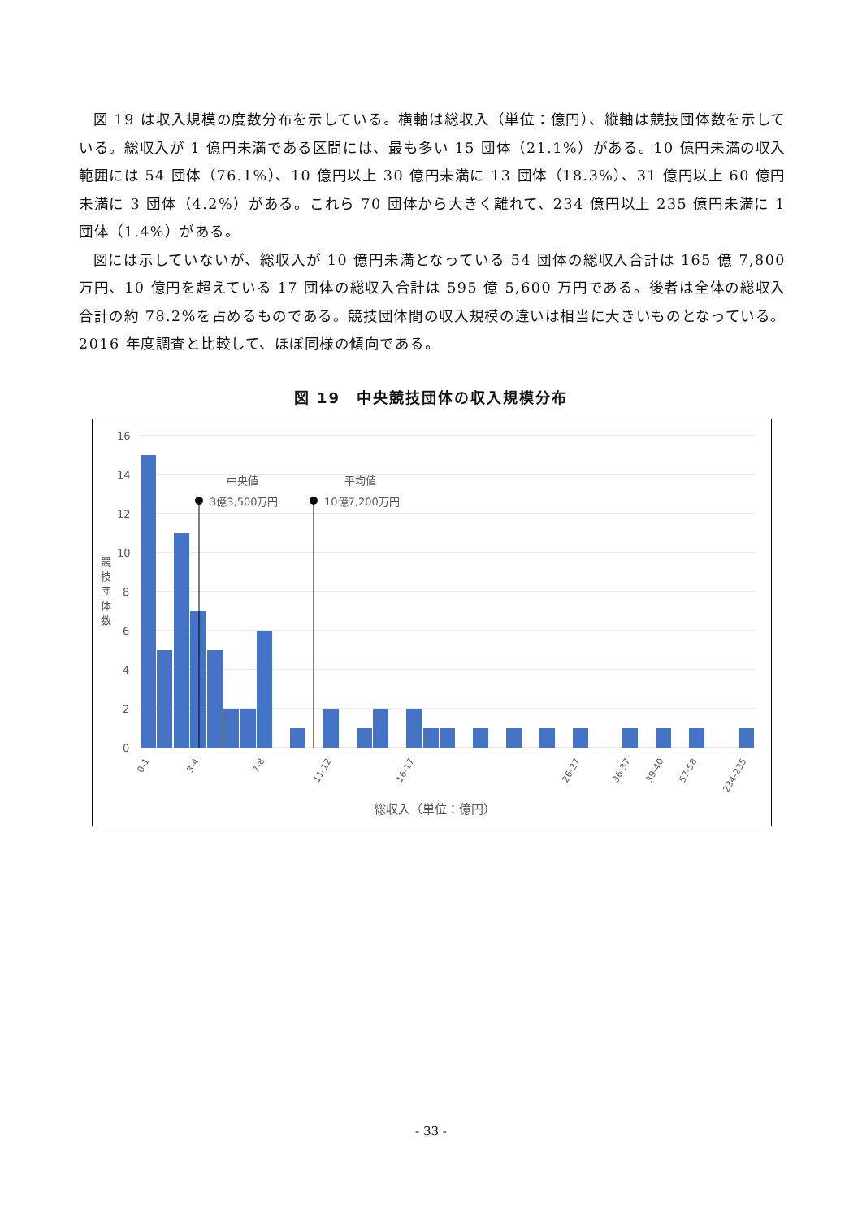図 19 は収入規模の度数分布を示している。横軸は総収入（単位：億円）、縦軸は競技団体数を示している。総収入が 1 億円未満である区間には、最も多い 15 団体（21.1%）がある。10 億円未満の収入範囲には 54 団体（76.1%）、10 億円以上 30 億円未満に 13 団体（18.3%）、31 億円以上 60 億円未満に 3 団体（4.2%）がある。これら 70 団体から大きく離れて、234 億円以上 235 億円未満に 1 団体（1.4%）がある。
図には示していないが、総収入が 10 億円未満となっている 54 団体の総収入合計は 165 億 7,800 万円、10 億円を超えている 17 団体の総収入合計は 595 億 5,600 万円である。後者は全体の総収入合計の約 78.2%を占めるものである。競技団体間の収入規模の違いは相当に大きいものとなっている。2016 年度調査と比較して、ほぼ同様の傾向である。
図 19　中央競技団体の収入規模分布
16
14
12
10
8
6
4
2
0
競
技
団
体
数
中央値
3億3,500万円
平均値
10億7,200万円
総収入（単位：億円）
0-1
3-4
7-8
11-12
16-17
26-27
36-37
39-40
57-58
234-235
- 33 -